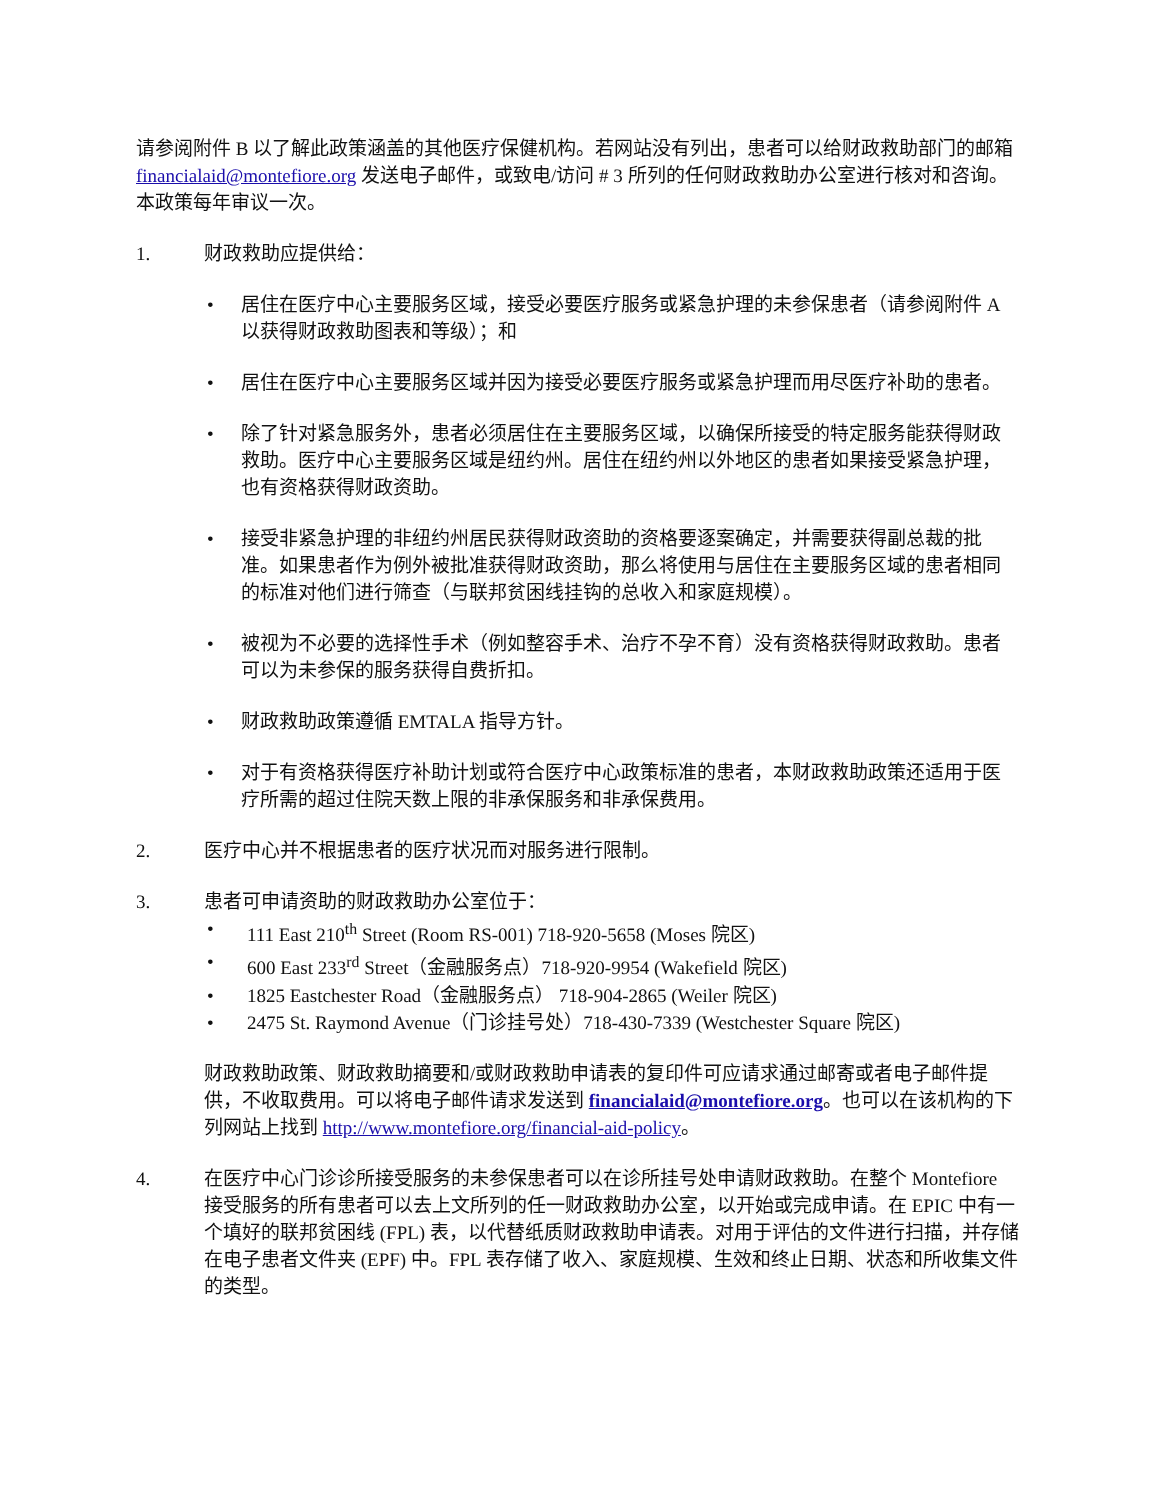请参阅附件 B 以了解此政策涵盖的其他医疗保健机构。若网站没有列出，患者可以给财政救助部门的邮箱 financialaid@montefiore.org 发送电子邮件，或致电/访问 # 3 所列的任何财政救助办公室进行核对和咨询。本政策每年审议一次。
1. 财政救助应提供给：
• 居住在医疗中心主要服务区域，接受必要医疗服务或紧急护理的未参保患者（请参阅附件 A 以获得财政救助图表和等级）；和
• 居住在医疗中心主要服务区域并因为接受必要医疗服务或紧急护理而用尽医疗补助的患者。
• 除了针对紧急服务外，患者必须居住在主要服务区域，以确保所接受的特定服务能获得财政救助。医疗中心主要服务区域是纽约州。居住在纽约州以外地区的患者如果接受紧急护理，也有资格获得财政资助。
• 接受非紧急护理的非纽约州居民获得财政资助的资格要逐案确定，并需要获得副总裁的批准。如果患者作为例外被批准获得财政资助，那么将使用与居住在主要服务区域的患者相同的标准对他们进行筛查（与联邦贫困线挂钩的总收入和家庭规模）。
• 被视为不必要的选择性手术（例如整容手术、治疗不孕不育）没有资格获得财政救助。患者可以为未参保的服务获得自费折扣。
• 财政救助政策遵循 EMTALA 指导方针。
• 对于有资格获得医疗补助计划或符合医疗中心政策标准的患者，本财政救助政策还适用于医疗所需的超过住院天数上限的非承保服务和非承保费用。
2. 医疗中心并不根据患者的医疗状况而对服务进行限制。
3. 患者可申请资助的财政救助办公室位于：
• 111 East 210<sup>th</sup> Street (Room RS-001) 718-920-5658 (Moses 院区)
• 600 East 233<sup>rd</sup> Street（金融服务点）718-920-9954 (Wakefield 院区)
• 1825 Eastchester Road（金融服务点） 718-904-2865 (Weiler 院区)
• 2475 St. Raymond Avenue（门诊挂号处）718-430-7339 (Westchester Square 院区)
财政救助政策、财政救助摘要和/或财政救助申请表的复印件可应请求通过邮寄或者电子邮件提供，不收取费用。可以将电子邮件请求发送到 financialaid@montefiore.org。也可以在该机构的下列网站上找到 http://www.montefiore.org/financial-aid-policy。
4. 在医疗中心门诊诊所接受服务的未参保患者可以在诊所挂号处申请财政救助。在整个 Montefiore 接受服务的所有患者可以去上文所列的任一财政救助办公室，以开始或完成申请。在 EPIC 中有一个填好的联邦贫困线 (FPL) 表，以代替纸质财政救助申请表。对用于评估的文件进行扫描，并存储在电子患者文件夹 (EPF) 中。FPL 表存储了收入、家庭规模、生效和终止日期、状态和所收集文件的类型。